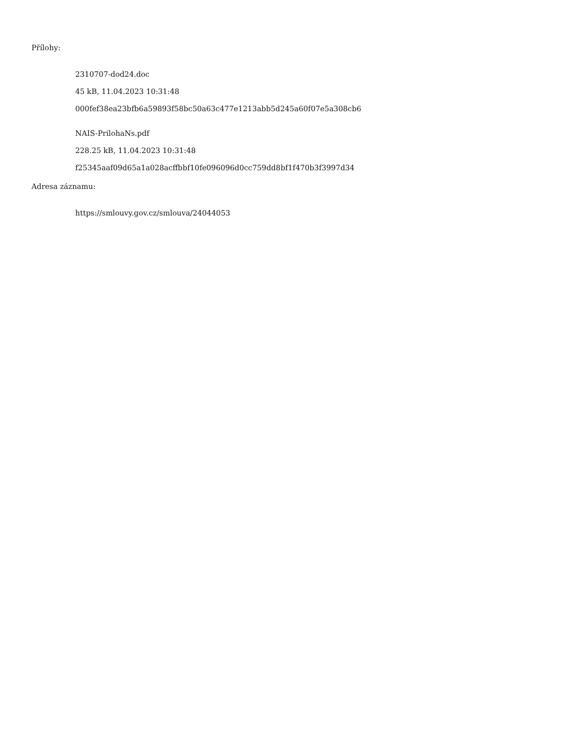Přílohy:
2310707-dod24.doc
45 kB, 11.04.2023 10:31:48
000fef38ea23bfb6a59893f58bc50a63c477e1213abb5d245a60f07e5a308cb6
NAIS-PrilohaNs.pdf
228.25 kB, 11.04.2023 10:31:48
f25345aaf09d65a1a028acffbbf10fe096096d0cc759dd8bf1f470b3f3997d34
Adresa záznamu:
https://smlouvy.gov.cz/smlouva/24044053